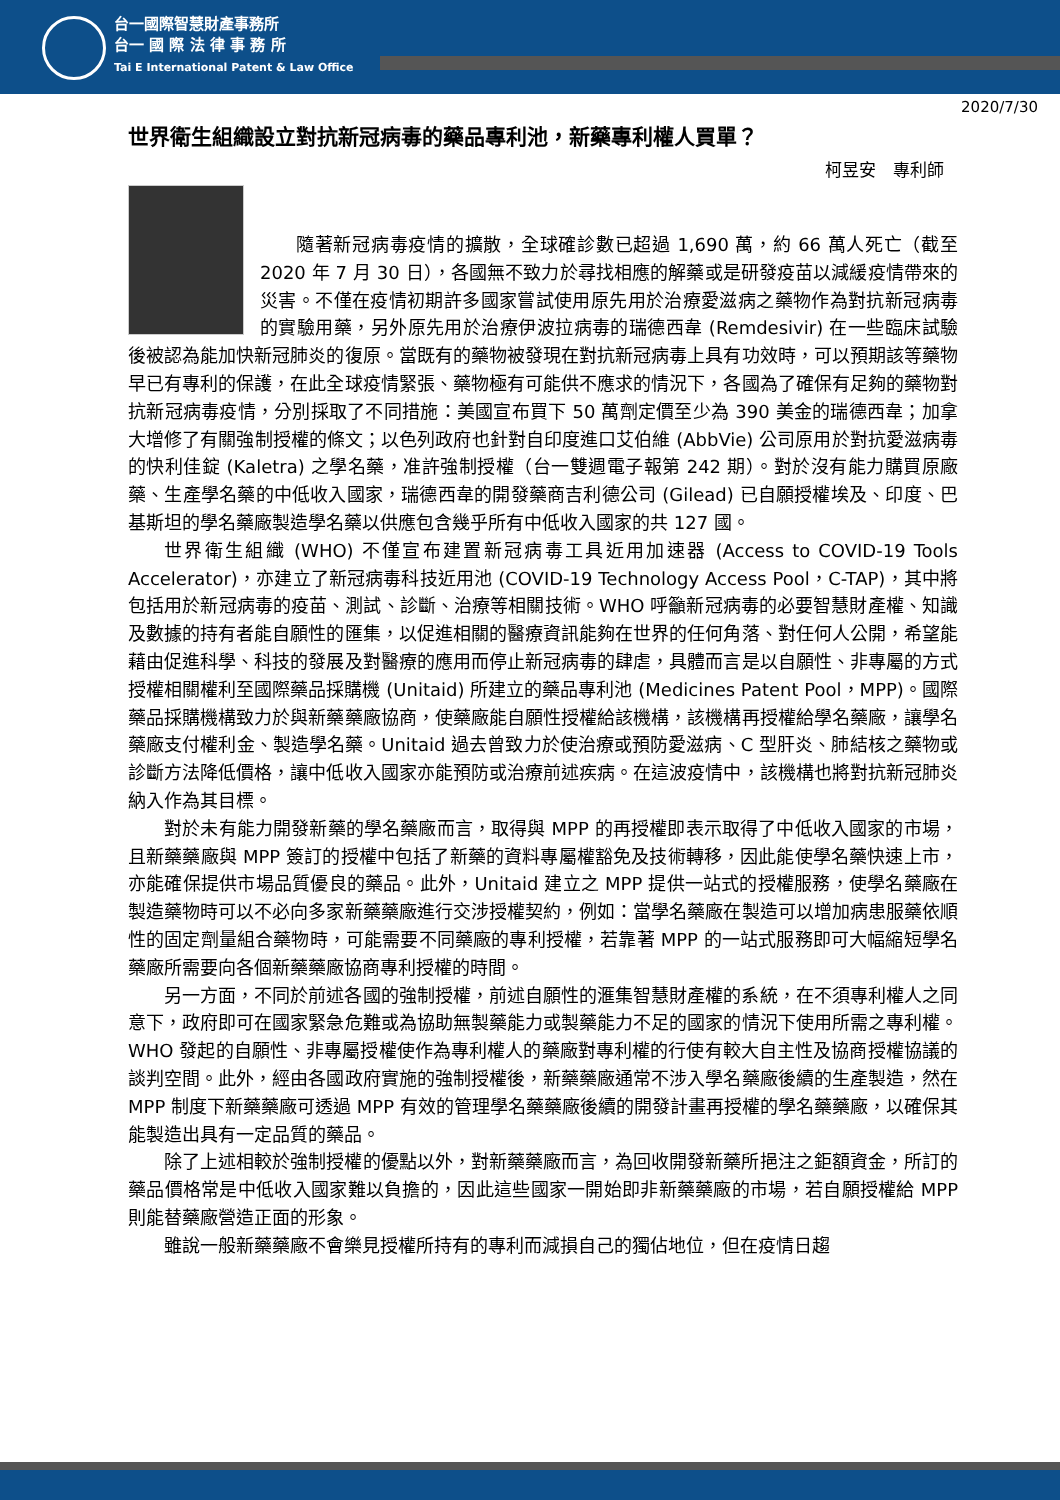台一國際智慧財產事務所
台一 國 際 法 律 事 務 所
Tai E International Patent & Law Office
2020/7/30
世界衛生組織設立對抗新冠病毒的藥品專利池，新藥專利權人買單？
柯昱安　專利師
隨著新冠病毒疫情的擴散，全球確診數已超過 1,690 萬，約 66 萬人死亡（截至 2020 年 7 月 30 日），各國無不致力於尋找相應的解藥或是研發疫苗以減緩疫情帶來的災害。不僅在疫情初期許多國家嘗試使用原先用於治療愛滋病之藥物作為對抗新冠病毒的實驗用藥，另外原先用於治療伊波拉病毒的瑞德西韋 (Remdesivir) 在一些臨床試驗後被認為能加快新冠肺炎的復原。當既有的藥物被發現在對抗新冠病毒上具有功效時，可以預期該等藥物早已有專利的保護，在此全球疫情緊張、藥物極有可能供不應求的情況下，各國為了確保有足夠的藥物對抗新冠病毒疫情，分別採取了不同措施：美國宣布買下 50 萬劑定價至少為 390 美金的瑞德西韋；加拿大增修了有關強制授權的條文；以色列政府也針對自印度進口艾伯維 (AbbVie) 公司原用於對抗愛滋病毒的快利佳錠 (Kaletra) 之學名藥，准許強制授權（台一雙週電子報第 242 期）。對於沒有能力購買原廠藥、生產學名藥的中低收入國家，瑞德西韋的開發藥商吉利德公司 (Gilead) 已自願授權埃及、印度、巴基斯坦的學名藥廠製造學名藥以供應包含幾乎所有中低收入國家的共 127 國。
世界衛生組織 (WHO) 不僅宣布建置新冠病毒工具近用加速器 (Access to COVID-19 Tools Accelerator)，亦建立了新冠病毒科技近用池 (COVID-19 Technology Access Pool，C-TAP)，其中將包括用於新冠病毒的疫苗、測試、診斷、治療等相關技術。WHO 呼籲新冠病毒的必要智慧財產權、知識及數據的持有者能自願性的匯集，以促進相關的醫療資訊能夠在世界的任何角落、對任何人公開，希望能藉由促進科學、科技的發展及對醫療的應用而停止新冠病毒的肆虐，具體而言是以自願性、非專屬的方式授權相關權利至國際藥品採購機 (Unitaid) 所建立的藥品專利池 (Medicines Patent Pool，MPP)。國際藥品採購機構致力於與新藥藥廠協商，使藥廠能自願性授權給該機構，該機構再授權給學名藥廠，讓學名藥廠支付權利金、製造學名藥。Unitaid 過去曾致力於使治療或預防愛滋病、C 型肝炎、肺結核之藥物或診斷方法降低價格，讓中低收入國家亦能預防或治療前述疾病。在這波疫情中，該機構也將對抗新冠肺炎納入作為其目標。
對於未有能力開發新藥的學名藥廠而言，取得與 MPP 的再授權即表示取得了中低收入國家的市場，且新藥藥廠與 MPP 簽訂的授權中包括了新藥的資料專屬權豁免及技術轉移，因此能使學名藥快速上市，亦能確保提供市場品質優良的藥品。此外，Unitaid 建立之 MPP 提供一站式的授權服務，使學名藥廠在製造藥物時可以不必向多家新藥藥廠進行交涉授權契約，例如：當學名藥廠在製造可以增加病患服藥依順性的固定劑量組合藥物時，可能需要不同藥廠的專利授權，若靠著 MPP 的一站式服務即可大幅縮短學名藥廠所需要向各個新藥藥廠協商專利授權的時間。
另一方面，不同於前述各國的強制授權，前述自願性的滙集智慧財產權的系統，在不須專利權人之同意下，政府即可在國家緊急危難或為協助無製藥能力或製藥能力不足的國家的情況下使用所需之專利權。WHO 發起的自願性、非專屬授權使作為專利權人的藥廠對專利權的行使有較大自主性及協商授權協議的談判空間。此外，經由各國政府實施的強制授權後，新藥藥廠通常不涉入學名藥廠後續的生產製造，然在 MPP 制度下新藥藥廠可透過 MPP 有效的管理學名藥藥廠後續的開發計畫再授權的學名藥藥廠，以確保其能製造出具有一定品質的藥品。
除了上述相較於強制授權的優點以外，對新藥藥廠而言，為回收開發新藥所挹注之鉅額資金，所訂的藥品價格常是中低收入國家難以負擔的，因此這些國家一開始即非新藥藥廠的市場，若自願授權給 MPP 則能替藥廠營造正面的形象。
雖說一般新藥藥廠不會樂見授權所持有的專利而減損自己的獨佔地位，但在疫情日趨